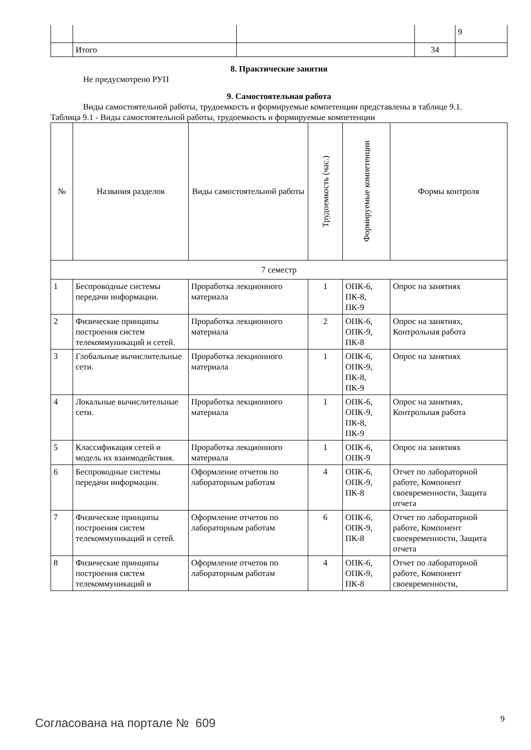| | | | | 9 |
| | Итого | | 34 | |
8. Практические занятия
Не предусмотрено РУП
9. Самостоятельная работа
Виды самостоятельной работы, трудоемкость и формируемые компетенции представлены в таблице 9.1.
Таблица 9.1 - Виды самостоятельной работы, трудоемкость и формируемые компетенции
| № | Названия разделов | Виды самостоятельной работы | Трудоемкость (час.) | Формируемые компетенции | Формы контроля |
| --- | --- | --- | --- | --- | --- |
| 7 семестр | | | | | |
| 1 | Беспроводные системы передачи информации. | Проработка лекционного материала | 1 | ОПК-6, ПК-8, ПК-9 | Опрос на занятиях |
| 2 | Физические принципы построения систем телекоммуникаций и сетей. | Проработка лекционного материала | 2 | ОПК-6, ОПК-9, ПК-8 | Опрос на занятиях, Контрольная работа |
| 3 | Глобальные вычислительные сети. | Проработка лекционного материала | 1 | ОПК-6, ОПК-9, ПК-8, ПК-9 | Опрос на занятиях |
| 4 | Локальные вычислительные сети. | Проработка лекционного материала | 1 | ОПК-6, ОПК-9, ПК-8, ПК-9 | Опрос на занятиях, Контрольная работа |
| 5 | Классификация сетей и модель их взаимодействия. | Проработка лекционного материала | 1 | ОПК-6, ОПК-9 | Опрос на занятиях |
| 6 | Беспроводные системы передачи информации. | Оформление отчетов по лабораторным работам | 4 | ОПК-6, ОПК-9, ПК-8 | Отчет по лабораторной работе, Компонент своевременности, Защита отчета |
| 7 | Физические принципы построения систем телекоммуникаций и сетей. | Оформление отчетов по лабораторным работам | 6 | ОПК-6, ОПК-9, ПК-8 | Отчет по лабораторной работе, Компонент своевременности, Защита отчета |
| 8 | Физические принципы построения систем телекоммуникаций и | Оформление отчетов по лабораторным работам | 4 | ОПК-6, ОПК-9, ПК-8 | Отчет по лабораторной работе, Компонент своевременности, |
Согласована на портале № 609 9